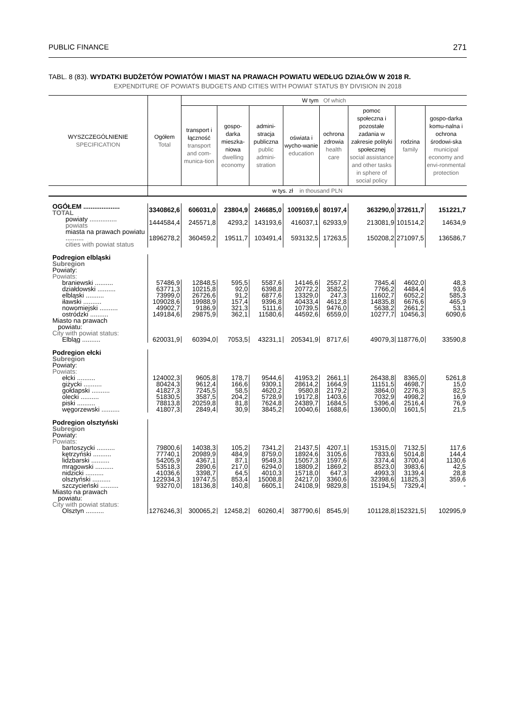PUBLIC FINANCE 271
TABL. 8 (83). WYDATKI BUDŻETÓW POWIATÓW I MIAST NA PRAWACH POWIATU WEDŁUG DZIAŁÓW W 2018 R.
EXPENDITURE OF POWIATS BUDGETS AND CITIES WITH POWIAT STATUS BY DIVISION IN 2018
| WYSZCZEGÓLNIENIE SPECIFICATION | Ogółem Total | W tym Of which | | | | | | | |
| --- | --- | --- | --- | --- | --- | --- | --- | --- | --- |
| | | transport i łączność transport and com-munica-tion | gospo-darka mieszka-niowa dwelling economy | admini-stracja publiczna public admini-stration | oświata i wycho-wanie education | ochrona zdrowia health care | pomoc społeczna i pozostałe zadania w zakresie polityki społecznej social assistance and other tasks in sphere of social policy | rodzina family | gospo-darka komu-nalna i ochrona środowi-ska municipal economy and envi-ronmental protection |
| | w tys. zł in thousand PLN | | | | | | | | |
| OGÓŁEM .................... TOTAL | 3340862,6 | 606031,0 | 23804,9 | 246685,0 | 1009169,6 | 80197,4 | 363290,0 | 372611,7 | 151221,7 |
| powiaty ............... powiats | 1444584,4 | 245571,8 | 4293,2 | 143193,6 | 416037,1 | 62933,9 | 213081,9 | 101514,2 | 14634,9 |
| miasta na prawach powiatu .......... cities with powiat status | 1896278,2 | 360459,2 | 19511,7 | 103491,4 | 593132,5 | 17263,5 | 150208,2 | 271097,5 | 136586,7 |
| Podregion elbląski Subregion Powiaty: Powiats: | | | | | | | | | |
| braniewski .......... | 57486,9 | 12848,5 | 595,5 | 5587,6 | 14146,6 | 2557,2 | 7845,4 | 4602,0 | 48,3 |
| działdowski .......... | 63771,3 | 10215,8 | 92,0 | 6398,8 | 20772,2 | 3582,5 | 7766,2 | 4484,4 | 93,6 |
| elbląski .......... | 73999,0 | 26726,6 | 91,2 | 6877,6 | 13329,0 | 247,3 | 11602,7 | 6052,2 | 585,3 |
| iławski .......... | 109028,6 | 19988,9 | 157,4 | 9396,8 | 40433,4 | 4612,8 | 14835,8 | 6676,6 | 465,9 |
| nowomiejski .......... | 49902,7 | 9186,9 | 321,3 | 5111,6 | 10739,5 | 9476,0 | 5638,2 | 2661,2 | 53,1 |
| ostródzki .......... | 149184,6 | 29875,9 | 362,1 | 11580,6 | 44592,6 | 6559,0 | 10277,7 | 10456,3 | 6090,6 |
| Miasto na prawach powiatu: City with powiat status: | | | | | | | | | |
| Elbląg .......... | 620031,9 | 60394,0 | 7053,5 | 43231,1 | 205341,9 | 8717,6 | 49079,3 | 118776,0 | 33590,8 |
| Podregion ełcki Subregion Powiaty: Powiats: | | | | | | | | | |
| ełcki .......... | 124002,3 | 9605,8 | 178,7 | 9544,6 | 41953,2 | 2661,1 | 26438,8 | 8365,0 | 5261,8 |
| giżycki .......... | 80424,3 | 9612,4 | 166,6 | 9309,1 | 28614,2 | 1664,9 | 11151,5 | 4698,7 | 15,0 |
| gołdapski .......... | 41827,3 | 7245,5 | 58,5 | 4620,2 | 9580,8 | 2179,2 | 3864,0 | 2276,3 | 82,5 |
| olecki .......... | 51830,5 | 3587,5 | 204,2 | 5728,9 | 19172,8 | 1403,6 | 7032,9 | 4998,2 | 16,9 |
| piski .......... | 78813,8 | 20259,8 | 81,8 | 7624,8 | 24389,7 | 1684,5 | 5396,4 | 2516,4 | 76,9 |
| węgorzewski .......... | 41807,3 | 2849,4 | 30,9 | 3845,2 | 10040,6 | 1688,6 | 13600,0 | 1601,5 | 21,5 |
| Podregion olsztyński Subregion Powiaty: Powiats: | | | | | | | | | |
| bartoszycki .......... | 79800,6 | 14038,3 | 105,2 | 7341,2 | 21437,5 | 4207,1 | 15315,0 | 7132,5 | 117,6 |
| kętrzyński .......... | 77740,1 | 20989,9 | 484,9 | 8759,0 | 18924,6 | 3105,6 | 7833,6 | 5014,8 | 144,4 |
| lidzbarski .......... | 54205,9 | 4367,1 | 87,1 | 9549,3 | 15057,3 | 1597,6 | 3374,4 | 3700,4 | 1130,6 |
| mrągowski .......... | 53518,3 | 2890,6 | 217,0 | 6294,0 | 18809,2 | 1869,2 | 8523,0 | 3983,6 | 42,5 |
| nidzicki .......... | 41036,6 | 3398,7 | 64,5 | 4010,3 | 15718,0 | 647,3 | 4993,3 | 3139,4 | 28,8 |
| olsztyński .......... | 122934,3 | 19747,5 | 853,4 | 15008,8 | 24217,0 | 3360,6 | 32398,6 | 11825,3 | 359,6 |
| szczycieński .......... | 93270,0 | 18136,8 | 140,8 | 6605,1 | 24108,9 | 9829,8 | 15194,5 | 7329,4 | - |
| Miasto na prawach powiatu: City with powiat status: | | | | | | | | | |
| Olsztyn .......... | 1276246,3 | 300065,2 | 12458,2 | 60260,4 | 387790,6 | 8545,9 | 101128,8 | 152321,5 | 102995,9 |